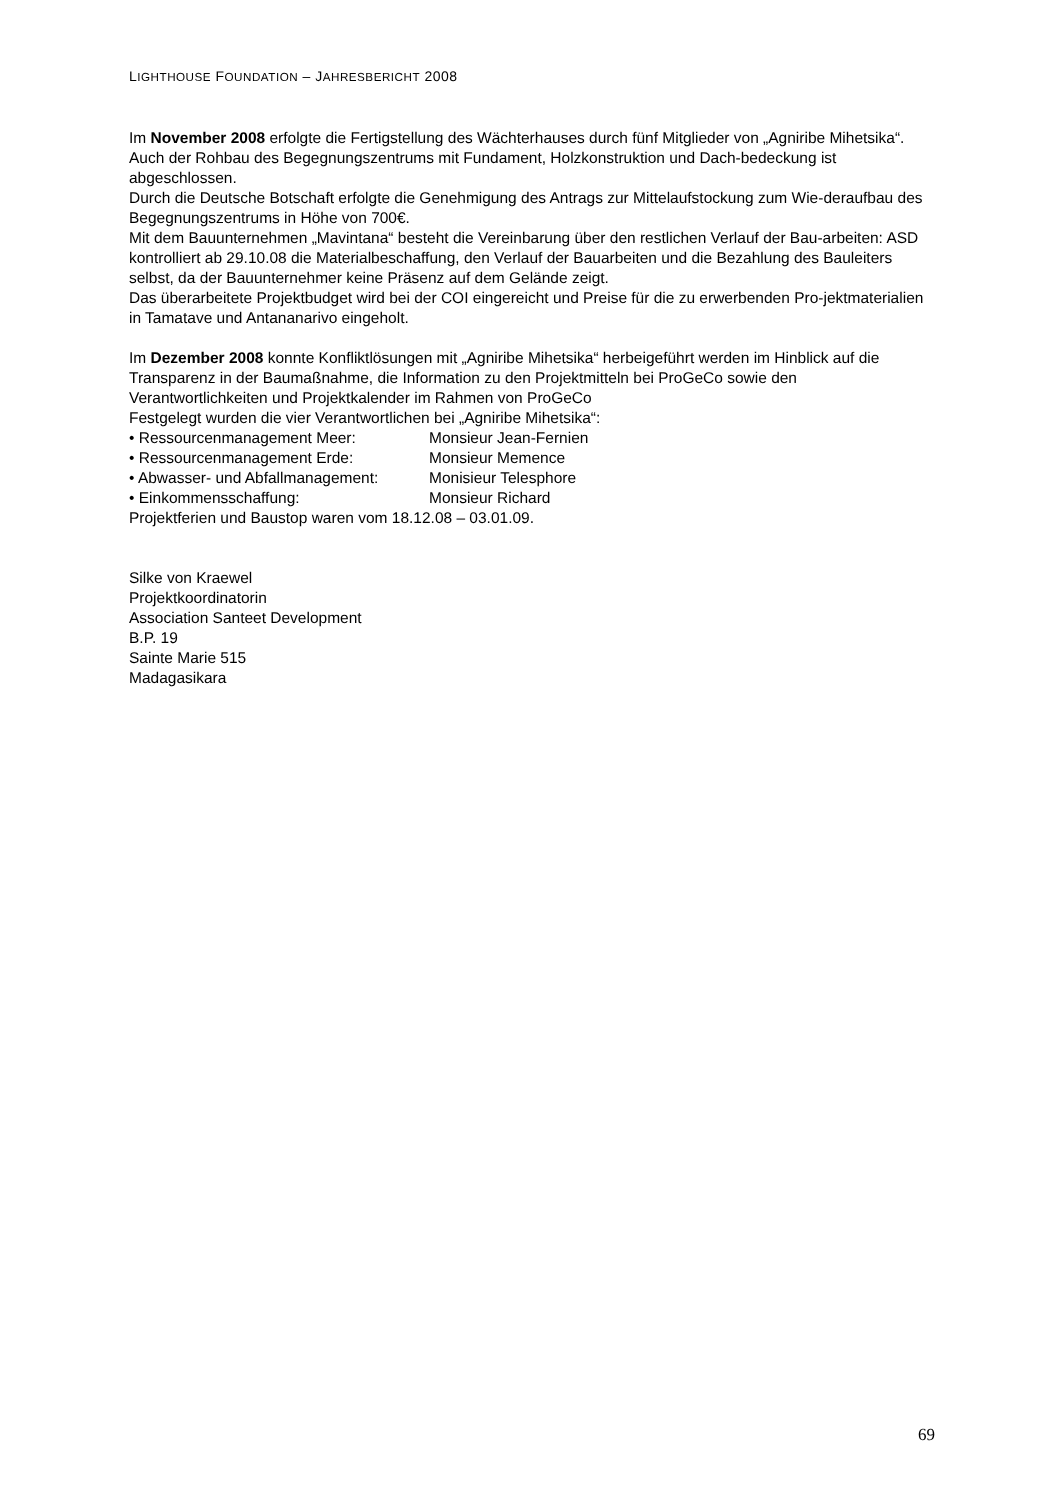LIGHTHOUSE FOUNDATION – JAHRESBERICHT 2008
Im November 2008 erfolgte die Fertigstellung des Wächterhauses durch fünf Mitglieder von „Agniribe Mihetsika“. Auch der Rohbau des Begegnungszentrums mit Fundament, Holzkonstruktion und Dach-bedeckung ist abgeschlossen.
Durch die Deutsche Botschaft erfolgte die Genehmigung des Antrags zur Mittelaufstockung zum Wie-deraufbau des Begegnungszentrums in Höhe von 700€.
Mit dem Bauunternehmen „Mavintana“ besteht die Vereinbarung über den restlichen Verlauf der Bau-arbeiten: ASD kontrolliert ab 29.10.08 die Materialbeschaffung, den Verlauf der Bauarbeiten und die Bezahlung des Bauleiters selbst, da der Bauunternehmer keine Präsenz auf dem Gelände zeigt.
Das überarbeitete Projektbudget wird bei der COI eingereicht und Preise für die zu erwerbenden Pro-jektmaterialien in Tamatave und Antananarivo eingeholt.
Im Dezember 2008 konnte Konfliktlösungen mit „Agniribe Mihetsika“ herbeigeführt werden im Hinblick auf die Transparenz in der Baumaßnahme, die Information zu den Projektmitteln bei ProGeCo sowie den Verantwortlichkeiten und Projektkalender im Rahmen von ProGeCo
Festgelegt wurden die vier Verantwortlichen bei „Agniribe Mihetsika“:
• Ressourcenmanagement Meer: Monsieur Jean-Fernien
• Ressourcenmanagement Erde: Monsieur Memence
• Abwasser- und Abfallmanagement: Monisieur Telesphore
• Einkommensschaffung: Monsieur Richard
Projektferien und Baustop waren vom 18.12.08 – 03.01.09.
Silke von Kraewel
Projektkoordinatorin
Association Santeet Development
B.P. 19
Sainte Marie 515
Madagasikara
69